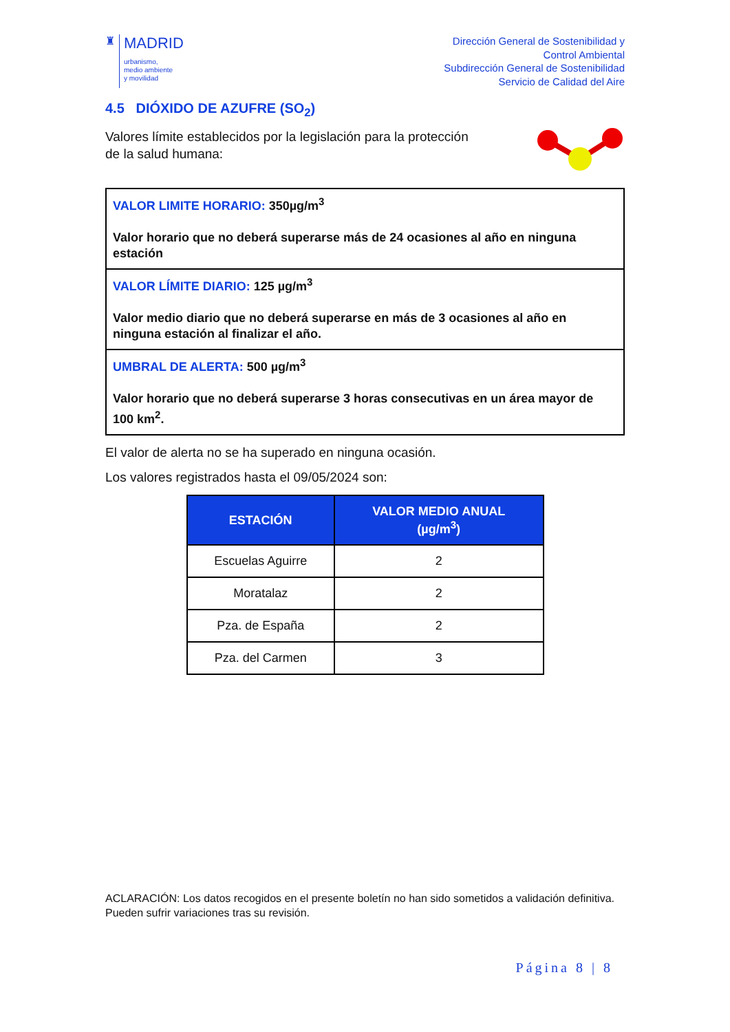♜
MADRID
urbanismo,
medio ambiente
y movilidad
Dirección General de Sostenibilidad y
Control Ambiental
Subdirección General de Sostenibilidad
Servicio de Calidad del Aire
4.5 DIÓXIDO DE AZUFRE (SO<sub>2</sub>)
Valores límite establecidos por la legislación para la protección
de la salud humana:
VALOR LIMITE HORARIO: 350µg/m<sup>3</sup>
Valor horario que no deberá superarse más de 24 ocasiones al año en ninguna estación
VALOR LÍMITE DIARIO: 125 µg/m<sup>3</sup>
Valor medio diario que no deberá superarse en más de 3 ocasiones al año en ninguna estación al finalizar el año.
UMBRAL DE ALERTA: 500 µg/m<sup>3</sup>
Valor horario que no deberá superarse 3 horas consecutivas en un área mayor de 100 km<sup>2</sup>.
El valor de alerta no se ha superado en ninguna ocasión.
Los valores registrados hasta el 09/05/2024 son:
| ESTACIÓN | VALOR MEDIO ANUAL (µg/m<sup>3</sup>) |
| --- | --- |
| Escuelas Aguirre | 2 |
| Moratalaz | 2 |
| Pza. de España | 2 |
| Pza. del Carmen | 3 |
ACLARACIÓN: Los datos recogidos en el presente boletín no han sido sometidos a validación definitiva. Pueden sufrir variaciones tras su revisión.
Página 8 | 8